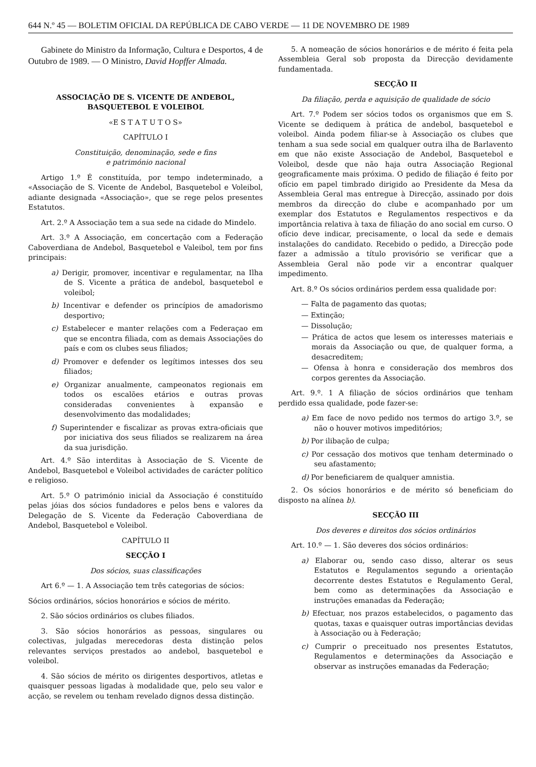644 N.º 45 — BOLETIM OFICIAL DA REPÚBLICA DE CABO VERDE — 11 DE NOVEMBRO DE 1989
Gabinete do Ministro da Informação, Cultura e Desportos, 4 de Outubro de 1989. — O Ministro, David Hopffer Almada.
ASSOCIAÇÃO DE S. VICENTE DE ANDEBOL,
BASQUETEBOL E VOLEIBOL
«E S T A T U T O S»
CAPÍTULO I
Constituição, denominação, sede e fins
e património nacional
Artigo 1.º É constituída, por tempo indeterminado, a «Associação de S. Vicente de Andebol, Basquetebol e Voleibol, adiante designada «Associação», que se rege pelos presentes Estatutos.
Art. 2.º A Associação tem a sua sede na cidade do Mindelo.
Art. 3.º A Associação, em concertação com a Federação Caboverdiana de Andebol, Basquetebol e Valeibol, tem por fins principais:
a) Derigir, promover, incentivar e regulamentar, na Ilha de S. Vicente a prática de andebol, basquetebol e voleibol;
b) Incentivar e defender os princípios de amadorismo desportivo;
c) Estabelecer e manter relações com a Federaçao em que se encontra filiada, com as demais Associações do país e com os clubes seus filiados;
d) Promover e defender os legítimos intesses dos seu filiados;
e) Organizar anualmente, campeonatos regionais em todos os escalões etários e outras provas consideradas convenientes à expansão e desenvolvimento das modalidades;
f) Superintender e fiscalizar as provas extra-oficiais que por iniciativa dos seus filiados se realizarem na área da sua jurisdição.
Art. 4.º São interditas à Associação de S. Vicente de Andebol, Basquetebol e Voleibol actividades de carácter político e religioso.
Art. 5.º O património inicial da Associação é constituído pelas jóias dos sócios fundadores e pelos bens e valores da Delegação de S. Vicente da Federação Caboverdiana de Andebol, Basquetebol e Voleibol.
CAPÍTULO II
SECÇÃO I
Dos sócios, suas classificações
Art 6.º — 1. A Associação tem três categorias de sócios:
Sócios ordinários, sócios honorários e sócios de mérito.
2. São sócios ordinários os clubes filiados.
3. São sócios honorários as pessoas, singulares ou colectivas, julgadas merecedoras desta distinção pelos relevantes serviços prestados ao andebol, basquetebol e voleibol.
4. São sócios de mérito os dirigentes desportivos, atletas e quaisquer pessoas ligadas à modalidade que, pelo seu valor e acção, se revelem ou tenham revelado dignos dessa distinção.
5. A nomeação de sócios honorários e de mérito é feita pela Assembleia Geral sob proposta da Direcção devidamente fundamentada.
SECÇÃO II
Da filiação, perda e aquisição de qualidade de sócio
Art. 7.º Podem ser sócios todos os organismos que em S. Vicente se dediquem à prática de andebol, basquetebol e voleibol. Ainda podem filiar-se à Associação os clubes que tenham a sua sede social em qualquer outra ilha de Barlavento em que não existe Associação de Andebol, Basquetebol e Voleibol, desde que não haja outra Associação Regional geograficamente mais próxima. O pedido de filiação é feito por ofício em papel timbrado dirigido ao Presidente da Mesa da Assembleia Geral mas entregue à Direcção, assinado por dois membros da direcção do clube e acompanhado por um exemplar dos Estatutos e Regulamentos respectivos e da importância relativa à taxa de filiação do ano social em curso. O ofício deve indicar, precisamente, o local da sede e demais instalações do candidato. Recebido o pedido, a Direcção pode fazer a admissão a título provisório se verificar que a Assembleia Geral não pode vir a encontrar qualquer impedimento.
Art. 8.º Os sócios ordinários perdem essa qualidade por:
— Falta de pagamento das quotas;
— Extinção;
— Dissolução;
— Prática de actos que lesem os interesses materiais e morais da Associação ou que, de qualquer forma, a desacreditem;
— Ofensa à honra e consideração dos membros dos corpos gerentes da Associação.
Art. 9.º. 1 A filiação de sócios ordinários que tenham perdido essa qualidade, pode fazer-se:
a) Em face de novo pedido nos termos do artigo 3.º, se não o houver motivos impeditórios;
b) Por ilibação de culpa;
c) Por cessação dos motivos que tenham determinado o seu afastamento;
d) Por beneficiarem de qualquer amnistia.
2. Os sócios honorários e de mérito só beneficiam do disposto na alínea b).
SECÇÃO III
Dos deveres e direitos dos sócios ordinários
Art. 10.º — 1. São deveres dos sócios ordinários:
a) Elaborar ou, sendo caso disso, alterar os seus Estatutos e Regulamentos segundo a orientação decorrente destes Estatutos e Regulamento Geral, bem como as determinações da Associação e instruções emanadas da Federação;
b) Efectuar, nos prazos estabelecidos, o pagamento das quotas, taxas e quaisquer outras importâncias devidas à Associação ou à Federação;
c) Cumprir o preceituado nos presentes Estatutos, Regulamentos e determinações da Associação e observar as instruções emanadas da Federação;